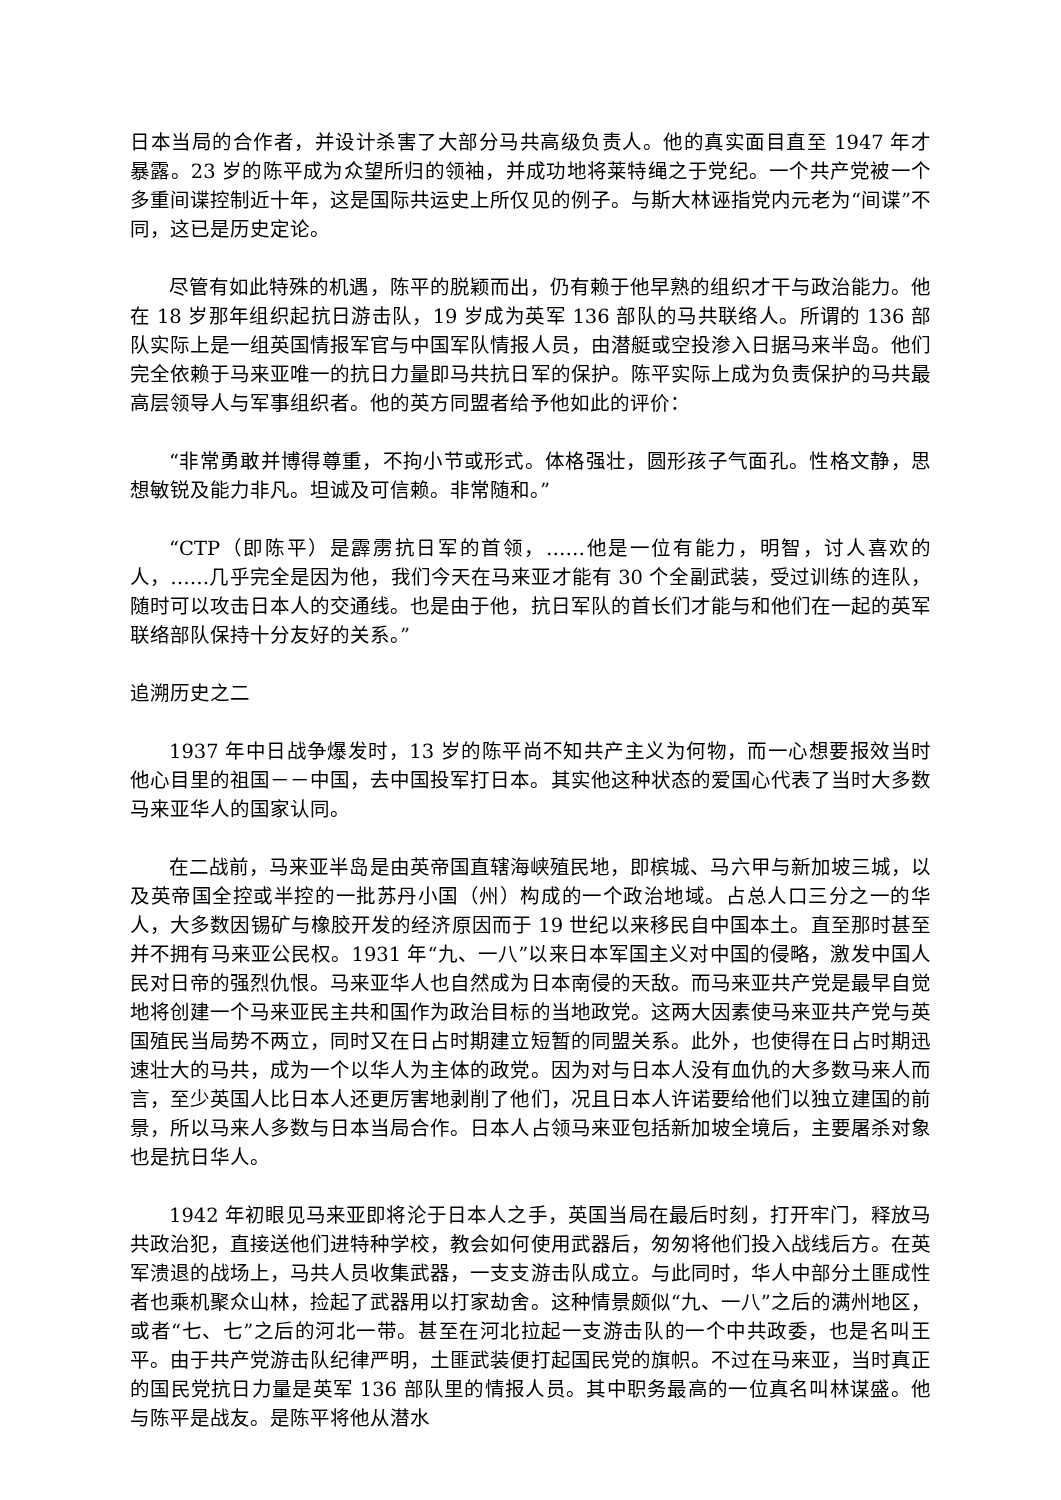日本当局的合作者，并设计杀害了大部分马共高级负责人。他的真实面目直至 1947 年才暴露。23 岁的陈平成为众望所归的领袖，并成功地将莱特绳之于党纪。一个共产党被一个多重间谍控制近十年，这是国际共运史上所仅见的例子。与斯大林诬指党内元老为“间谍”不同，这已是历史定论。
尽管有如此特殊的机遇，陈平的脱颖而出，仍有赖于他早熟的组织才干与政治能力。他在 18 岁那年组织起抗日游击队，19 岁成为英军 136 部队的马共联络人。所谓的 136 部队实际上是一组英国情报军官与中国军队情报人员，由潜艇或空投渗入日据马来半岛。他们完全依赖于马来亚唯一的抗日力量即马共抗日军的保护。陈平实际上成为负责保护的马共最高层领导人与军事组织者。他的英方同盟者给予他如此的评价：
“非常勇敢并博得尊重，不拘小节或形式。体格强壮，圆形孩子气面孔。性格文静，思想敏锐及能力非凡。坦诚及可信赖。非常随和。”
“CTP（即陈平）是霹雳抗日军的首领，……他是一位有能力，明智，讨人喜欢的人，……几乎完全是因为他，我们今天在马来亚才能有 30 个全副武装，受过训练的连队，随时可以攻击日本人的交通线。也是由于他，抗日军队的首长们才能与和他们在一起的英军联络部队保持十分友好的关系。”
追溯历史之二
1937 年中日战争爆发时，13 岁的陈平尚不知共产主义为何物，而一心想要报效当时他心目里的祖国－－中国，去中国投军打日本。其实他这种状态的爱国心代表了当时大多数马来亚华人的国家认同。
在二战前，马来亚半岛是由英帝国直辖海峡殖民地，即槟城、马六甲与新加坡三城，以及英帝国全控或半控的一批苏丹小国（州）构成的一个政治地域。占总人口三分之一的华人，大多数因锡矿与橡胶开发的经济原因而于 19 世纪以来移民自中国本土。直至那时甚至并不拥有马来亚公民权。1931 年“九、一八”以来日本军国主义对中国的侵略，激发中国人民对日帝的强烈仇恨。马来亚华人也自然成为日本南侵的天敌。而马来亚共产党是最早自觉地将创建一个马来亚民主共和国作为政治目标的当地政党。这两大因素使马来亚共产党与英国殖民当局势不两立，同时又在日占时期建立短暂的同盟关系。此外，也使得在日占时期迅速壮大的马共，成为一个以华人为主体的政党。因为对与日本人没有血仇的大多数马来人而言，至少英国人比日本人还更厉害地剥削了他们，况且日本人许诺要给他们以独立建国的前景，所以马来人多数与日本当局合作。日本人占领马来亚包括新加坡全境后，主要屠杀对象也是抗日华人。
1942 年初眼见马来亚即将沦于日本人之手，英国当局在最后时刻，打开牢门，释放马共政治犯，直接送他们进特种学校，教会如何使用武器后，匆匆将他们投入战线后方。在英军溃退的战场上，马共人员收集武器，一支支游击队成立。与此同时，华人中部分土匪成性者也乘机聚众山林，捡起了武器用以打家劫舍。这种情景颇似“九、一八”之后的满州地区，或者“七、七”之后的河北一带。甚至在河北拉起一支游击队的一个中共政委，也是名叫王平。由于共产党游击队纪律严明，土匪武装便打起国民党的旗帜。不过在马来亚，当时真正的国民党抗日力量是英军 136 部队里的情报人员。其中职务最高的一位真名叫林谋盛。他与陈平是战友。是陈平将他从潜水